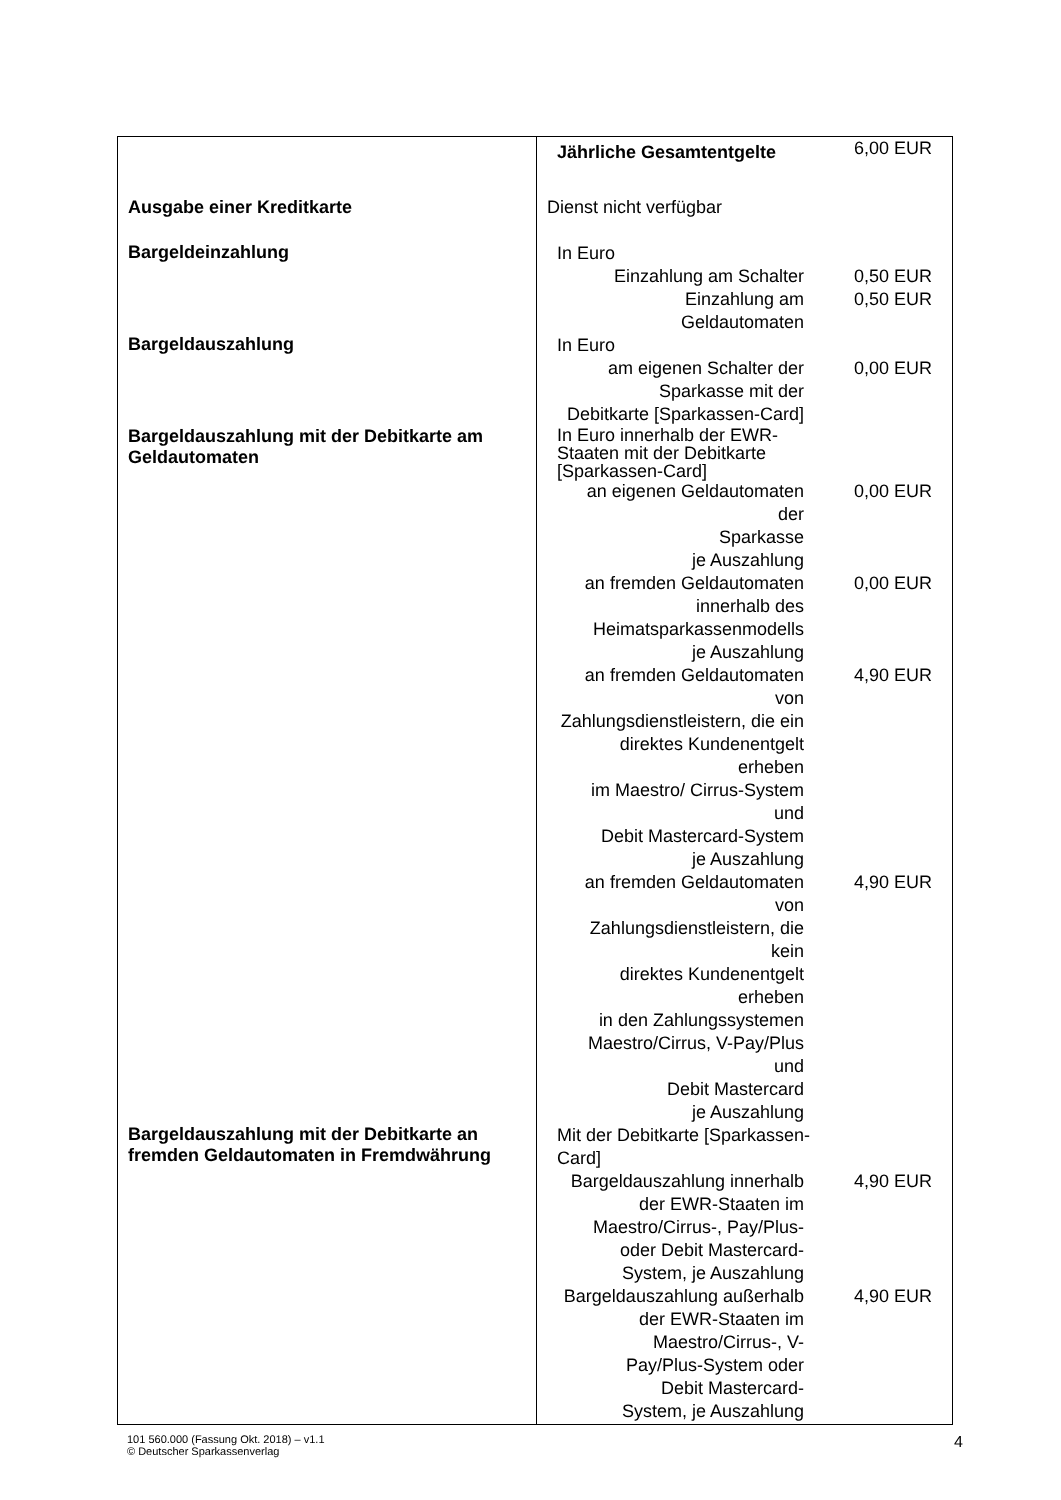| | / Jährliche Gesamtentgelte / 6,00 EUR / |
| Ausgabe einer Kreditkarte | Dienst nicht verfügbar |
| Bargeldeinzahlung | / In Euro / / / Einzahlung am Schalter / 0,50 EUR / / Einzahlung am Geldautomaten / 0,50 EUR / |
| Bargeldauszahlung | / In Euro / / / am eigenen Schalter der Sparkasse mit der Debitkarte [Sparkassen-Card] / 0,00 EUR / |
| Bargeldauszahlung mit der Debitkarte am Geldautomaten | / In Euro innerhalb der EWR- Staaten mit der Debitkarte [Sparkassen-Card] / / / an eigenen Geldautomaten der Sparkasse je Auszahlung / 0,00 EUR / / an fremden Geldautomaten innerhalb des Heimatsparkassenmodells je Auszahlung / 0,00 EUR / / an fremden Geldautomaten von Zahlungsdienstleistern, die ein direktes Kundenentgelt erheben im Maestro/ Cirrus-System und Debit Mastercard-System je Auszahlung / 4,90 EUR / / an fremden Geldautomaten von Zahlungsdienstleistern, die kein direktes Kundenentgelt erheben in den Zahlungssystemen Maestro/Cirrus, V-Pay/Plus und Debit Mastercard je Auszahlung / 4,90 EUR / |
| Bargeldauszahlung mit der Debitkarte an fremden Geldautomaten in Fremdwährung | / Mit der Debitkarte [Sparkassen- Card] / / / Bargeldauszahlung innerhalb der EWR-Staaten im Maestro/Cirrus-, Pay/Plus- oder Debit Mastercard- System, je Auszahlung / 4,90 EUR / / Bargeldauszahlung außerhalb der EWR-Staaten im Maestro/Cirrus-, V- Pay/Plus-System oder Debit Mastercard- System, je Auszahlung / 4,90 EUR / |
101 560.000 (Fassung Okt. 2018) – v1.1
© Deutscher Sparkassenverlag
4